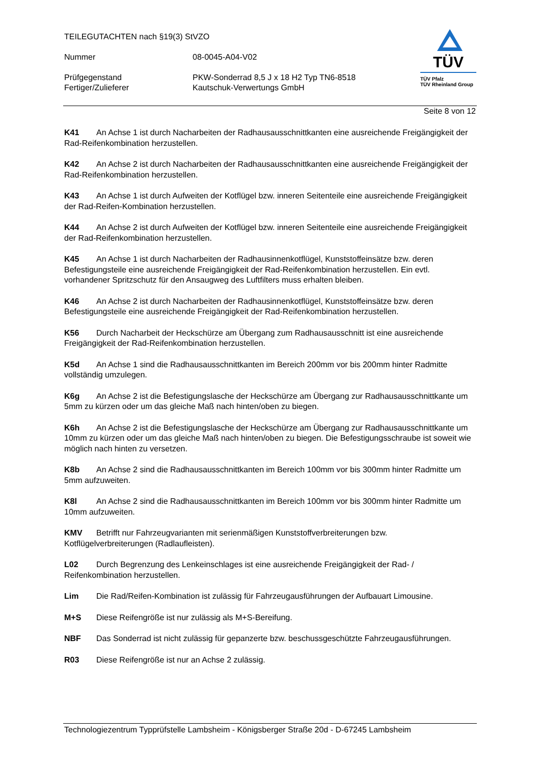TEILEGUTACHTEN nach §19(3) StVZO
Nummer 08-0045-A04-V02
Prüfgegenstand PKW-Sonderrad 8,5 J x 18 H2 Typ TN6-8518
Fertiger/Zulieferer Kautschuk-Verwertungs GmbH
TÜV
TÜV Pfalz
TÜV Rheinland Group
Seite 8 von 12
K41 An Achse 1 ist durch Nacharbeiten der Radhausausschnittkanten eine ausreichende Freigängigkeit der Rad-Reifenkombination herzustellen.
K42 An Achse 2 ist durch Nacharbeiten der Radhausausschnittkanten eine ausreichende Freigängigkeit der Rad-Reifenkombination herzustellen.
K43 An Achse 1 ist durch Aufweiten der Kotflügel bzw. inneren Seitenteile eine ausreichende Freigängigkeit der Rad-Reifen-Kombination herzustellen.
K44 An Achse 2 ist durch Aufweiten der Kotflügel bzw. inneren Seitenteile eine ausreichende Freigängigkeit der Rad-Reifenkombination herzustellen.
K45 An Achse 1 ist durch Nacharbeiten der Radhausinnenkotflügel, Kunststoffeinsätze bzw. deren Befestigungsteile eine ausreichende Freigängigkeit der Rad-Reifenkombination herzustellen. Ein evtl. vorhandener Spritzschutz für den Ansaugweg des Luftfilters muss erhalten bleiben.
K46 An Achse 2 ist durch Nacharbeiten der Radhausinnenkotflügel, Kunststoffeinsätze bzw. deren Befestigungsteile eine ausreichende Freigängigkeit der Rad-Reifenkombination herzustellen.
K56 Durch Nacharbeit der Heckschürze am Übergang zum Radhausausschnitt ist eine ausreichende Freigängigkeit der Rad-Reifenkombination herzustellen.
K5d An Achse 1 sind die Radhausausschnittkanten im Bereich 200mm vor bis 200mm hinter Radmitte vollständig umzulegen.
K6g An Achse 2 ist die Befestigungslasche der Heckschürze am Übergang zur Radhausausschnittkante um 5mm zu kürzen oder um das gleiche Maß nach hinten/oben zu biegen.
K6h An Achse 2 ist die Befestigungslasche der Heckschürze am Übergang zur Radhausausschnittkante um 10mm zu kürzen oder um das gleiche Maß nach hinten/oben zu biegen. Die Befestigungsschraube ist soweit wie möglich nach hinten zu versetzen.
K8b An Achse 2 sind die Radhausausschnittkanten im Bereich 100mm vor bis 300mm hinter Radmitte um 5mm aufzuweiten.
K8l An Achse 2 sind die Radhausausschnittkanten im Bereich 100mm vor bis 300mm hinter Radmitte um 10mm aufzuweiten.
KMV Betrifft nur Fahrzeugvarianten mit serienmäßigen Kunststoffverbreiterungen bzw. Kotflügelverbreiterungen (Radlaufleisten).
L02 Durch Begrenzung des Lenkeinschlages ist eine ausreichende Freigängigkeit der Rad- / Reifenkombination herzustellen.
Lim Die Rad/Reifen-Kombination ist zulässig für Fahrzeugausführungen der Aufbauart Limousine.
M+S Diese Reifengröße ist nur zulässig als M+S-Bereifung.
NBF Das Sonderrad ist nicht zulässig für gepanzerte bzw. beschussgeschützte Fahrzeugausführungen.
R03 Diese Reifengröße ist nur an Achse 2 zulässig.
Technologiezentrum Typprüfstelle Lambsheim - Königsberger Straße 20d - D-67245 Lambsheim